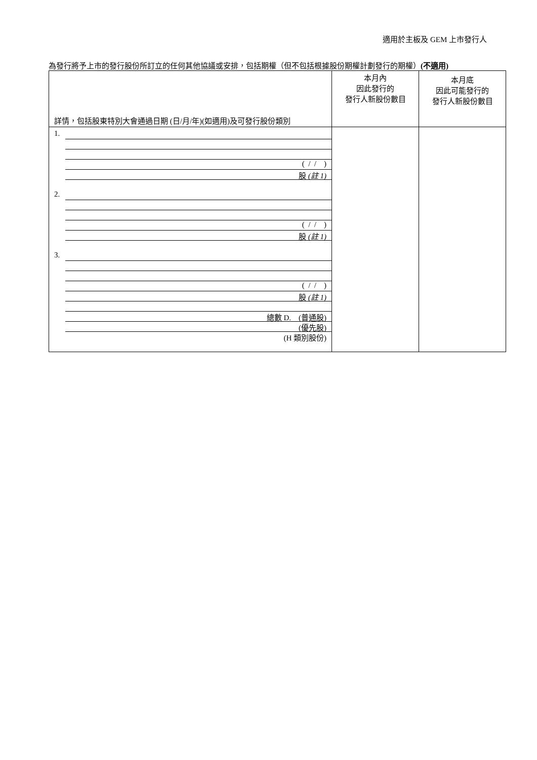適用於主板及 GEM 上市發行人
為發行將予上市的發行股份所訂立的任何其他協議或安排，包括期權（但不包括根據股份期權計劃發行的期權）(不適用)
| 詳情，包括股東特別大會通過日期 (日/月/年)(如適用)及可發行股份類別 | 本月內 因此發行的 發行人新股份數目 | 本月底 因此可能發行的 發行人新股份數目 |
| --- | --- | --- |
| 1. ( / / ) 股 (註 1) 2. ( / / ) 股 (註 1) 3. ( / / ) 股 (註 1) 總數 D. (普通股) (優先股) (H 類別股份) | | |